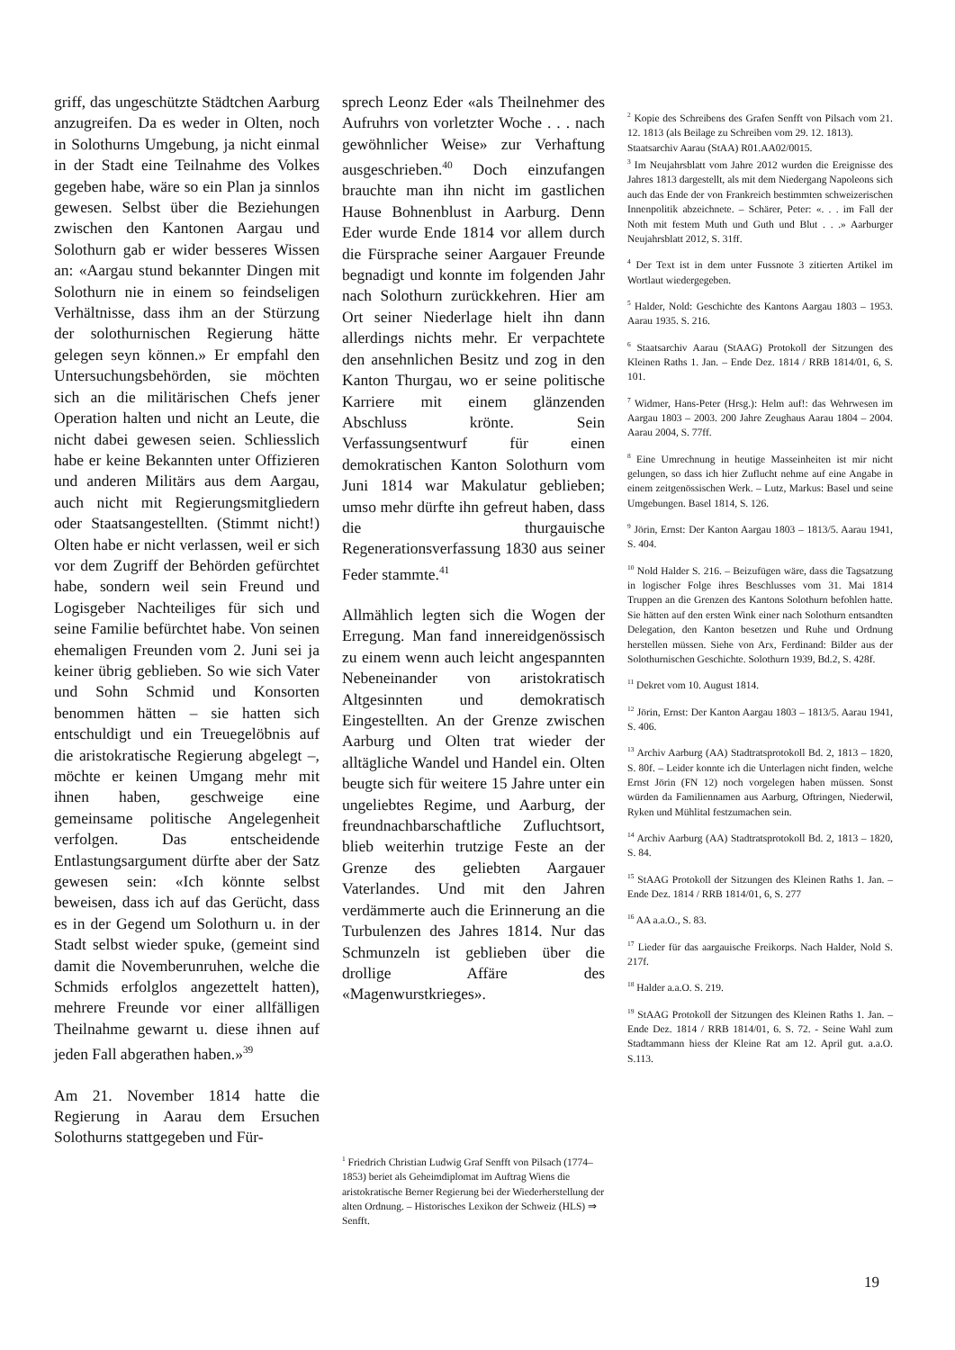griff, das ungeschützte Städtchen Aarburg anzugreifen. Da es weder in Olten, noch in Solothurns Umgebung, ja nicht einmal in der Stadt eine Teilnahme des Volkes gegeben habe, wäre so ein Plan ja sinnlos gewesen. Selbst über die Beziehungen zwischen den Kantonen Aargau und Solothurn gab er wider besseres Wissen an: «Aargau stund bekannter Dingen mit Solothurn nie in einem so feindseligen Verhältnisse, dass ihm an der Stürzung der solothurnischen Regierung hätte gelegen seyn können.» Er empfahl den Untersuchungsbehörden, sie möchten sich an die militärischen Chefs jener Operation halten und nicht an Leute, die nicht dabei gewesen seien. Schliesslich habe er keine Bekannten unter Offizieren und anderen Militärs aus dem Aargau, auch nicht mit Regierungsmitgliedern oder Staatsangestellten. (Stimmt nicht!) Olten habe er nicht verlassen, weil er sich vor dem Zugriff der Behörden gefürchtet habe, sondern weil sein Freund und Logisgeber Nachteiliges für sich und seine Familie befürchtet habe. Von seinen ehemaligen Freunden vom 2. Juni sei ja keiner übrig geblieben. So wie sich Vater und Sohn Schmid und Konsorten benommen hätten – sie hatten sich entschuldigt und ein Treuegelöbnis auf die aristokratische Regierung abgelegt –, möchte er keinen Umgang mehr mit ihnen haben, geschweige eine gemeinsame politische Angelegenheit verfolgen. Das entscheidende Entlastungsargument dürfte aber der Satz gewesen sein: «Ich könnte selbst beweisen, dass ich auf das Gerücht, dass es in der Gegend um Solothurn u. in der Stadt selbst wieder spuke, (gemeint sind damit die Novemberunruhen, welche die Schmids erfolglos angezettelt hatten), mehrere Freunde vor einer allfälligen Theilnahme gewarnt u. diese ihnen auf jeden Fall abgerathen haben.»<sup>39</sup>
Am 21. November 1814 hatte die Regierung in Aarau dem Ersuchen Solothurns stattgegeben und Für-
sprech Leonz Eder «als Theilnehmer des Aufruhrs von vorletzter Woche . . . nach gewöhnlicher Weise» zur Verhaftung ausgeschrieben.<sup>40</sup> Doch einzufangen brauchte man ihn nicht im gastlichen Hause Bohnenblust in Aarburg. Denn Eder wurde Ende 1814 vor allem durch die Fürsprache seiner Aargauer Freunde begnadigt und konnte im folgenden Jahr nach Solothurn zurückkehren. Hier am Ort seiner Niederlage hielt ihn dann allerdings nichts mehr. Er verpachtete den ansehnlichen Besitz und zog in den Kanton Thurgau, wo er seine politische Karriere mit einem glänzenden Abschluss krönte. Sein Verfassungsentwurf für einen demokratischen Kanton Solothurn vom Juni 1814 war Makulatur geblieben; umso mehr dürfte ihn gefreut haben, dass die thurgauische Regenerationsverfassung 1830 aus seiner Feder stammte.<sup>41</sup>
Allmählich legten sich die Wogen der Erregung. Man fand innereidgenössisch zu einem wenn auch leicht angespannten Nebeneinander von aristokratisch Altgesinnten und demokratisch Eingestellten. An der Grenze zwischen Aarburg und Olten trat wieder der alltägliche Wandel und Handel ein. Olten beugte sich für weitere 15 Jahre unter ein ungeliebtes Regime, und Aarburg, der freundnachbarschaftliche Zufluchtsort, blieb weiterhin trutzige Feste an der Grenze des geliebten Aargauer Vaterlandes. Und mit den Jahren verdämmerte auch die Erinnerung an die Turbulenzen des Jahres 1814. Nur das Schmunzeln ist geblieben über die drollige Affäre des «Magenwurstkrieges».
<sup>1</sup> Friedrich Christian Ludwig Graf Senfft von Pilsach (1774–1853) beriet als Geheimdiplomat im Auftrag Wiens die aristokratische Berner Regierung bei der Wiederherstellung der alten Ordnung. – Historisches Lexikon der Schweiz (HLS) ⇒ Senfft.
<sup>2</sup> Kopie des Schreibens des Grafen Senfft von Pilsach vom 21. 12. 1813 (als Beilage zu Schreiben vom 29. 12. 1813).
Staatsarchiv Aarau (StAA) R01.AA02/0015.
<sup>3</sup> Im Neujahrsblatt vom Jahre 2012 wurden die Ereignisse des Jahres 1813 dargestellt, als mit dem Niedergang Napoleons sich auch das Ende der von Frankreich bestimmten schweizerischen Innenpolitik abzeichnete. – Schärer, Peter: «. . . im Fall der Noth mit festem Muth und Guth und Blut . . .» Aarburger Neujahrsblatt 2012, S. 31ff.
<sup>4</sup> Der Text ist in dem unter Fussnote 3 zitierten Artikel im Wortlaut wiedergegeben.
<sup>5</sup> Halder, Nold: Geschichte des Kantons Aargau 1803 – 1953. Aarau 1935. S. 216.
<sup>6</sup> Staatsarchiv Aarau (StAAG) Protokoll der Sitzungen des Kleinen Raths 1. Jan. – Ende Dez. 1814 / RRB 1814/01, 6, S. 101.
<sup>7</sup> Widmer, Hans-Peter (Hrsg.): Helm auf!: das Wehrwesen im Aargau 1803 – 2003. 200 Jahre Zeughaus Aarau 1804 – 2004. Aarau 2004, S. 77ff.
<sup>8</sup> Eine Umrechnung in heutige Masseinheiten ist mir nicht gelungen, so dass ich hier Zuflucht nehme auf eine Angabe in einem zeitgenössischen Werk. – Lutz, Markus: Basel und seine Umgebungen. Basel 1814, S. 126.
<sup>9</sup> Jörin, Ernst: Der Kanton Aargau 1803 – 1813/5. Aarau 1941, S. 404.
<sup>10</sup> Nold Halder S. 216. – Beizufügen wäre, dass die Tagsatzung in logischer Folge ihres Beschlusses vom 31. Mai 1814 Truppen an die Grenzen des Kantons Solothurn befohlen hatte. Sie hätten auf den ersten Wink einer nach Solothurn entsandten Delegation, den Kanton besetzen und Ruhe und Ordnung herstellen müssen. Siehe von Arx, Ferdinand: Bilder aus der Solothurnischen Geschichte. Solothurn 1939, Bd.2, S. 428f.
<sup>11</sup> Dekret vom 10. August 1814.
<sup>12</sup> Jörin, Ernst: Der Kanton Aargau 1803 – 1813/5. Aarau 1941, S. 406.
<sup>13</sup> Archiv Aarburg (AA) Stadtratsprotokoll Bd. 2, 1813 – 1820, S. 80f. – Leider konnte ich die Unterlagen nicht finden, welche Ernst Jörin (FN 12) noch vorgelegen haben müssen. Sonst würden da Familiennamen aus Aarburg, Oftringen, Niederwil, Ryken und Mühlital festzumachen sein.
<sup>14</sup> Archiv Aarburg (AA) Stadtratsprotokoll Bd. 2, 1813 – 1820, S. 84.
<sup>15</sup> StAAG Protokoll der Sitzungen des Kleinen Raths 1. Jan. – Ende Dez. 1814 / RRB 1814/01, 6, S. 277
<sup>16</sup> AA a.a.O., S. 83.
<sup>17</sup> Lieder für das aargauische Freikorps. Nach Halder, Nold S. 217f.
<sup>18</sup> Halder a.a.O. S. 219.
<sup>19</sup> StAAG Protokoll der Sitzungen des Kleinen Raths 1. Jan. – Ende Dez. 1814 / RRB 1814/01, 6. S. 72. - Seine Wahl zum Stadtammann hiess der Kleine Rat am 12. April gut. a.a.O. S.113.
19